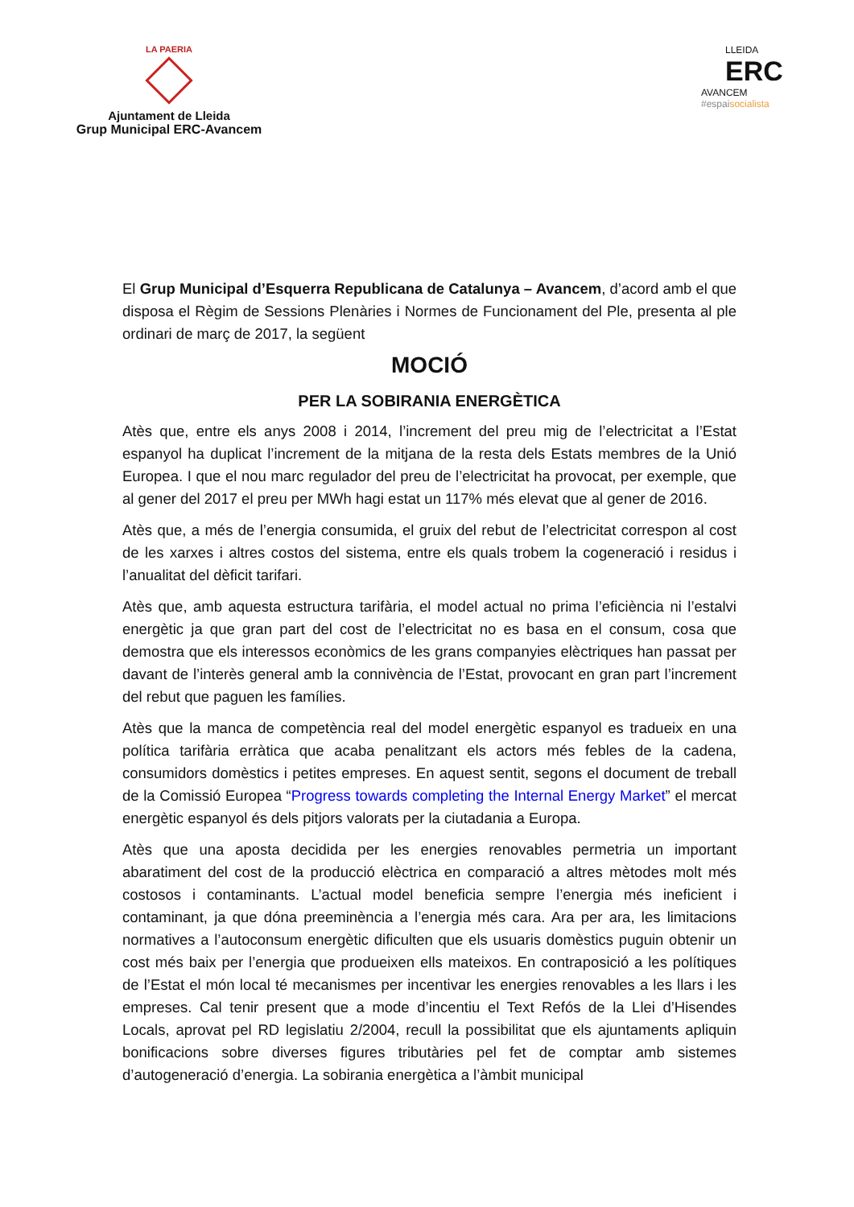LA PAERIA
Ajuntament de Lleida
Grup Municipal ERC-Avancem
LLEIDA
ERC
AVANCEM
#espaisocialista
El Grup Municipal d’Esquerra Republicana de Catalunya – Avancem, d’acord amb el que disposa el Règim de Sessions Plenàries i Normes de Funcionament del Ple, presenta al ple ordinari de març de 2017, la següent
MOCIÓ
PER LA SOBIRANIA ENERGÈTICA
Atès que, entre els anys 2008 i 2014, l’increment del preu mig de l’electricitat a l’Estat espanyol ha duplicat l’increment de la mitjana de la resta dels Estats membres de la Unió Europea. I que el nou marc regulador del preu de l’electricitat ha provocat, per exemple, que al gener del 2017 el preu per MWh hagi estat un 117% més elevat que al gener de 2016.
Atès que, a més de l’energia consumida, el gruix del rebut de l’electricitat correspon al cost de les xarxes i altres costos del sistema, entre els quals trobem la cogeneració i residus i l’anualitat del dèficit tarifari.
Atès que, amb aquesta estructura tarifària, el model actual no prima l’eficiència ni l’estalvi energètic ja que gran part del cost de l’electricitat no es basa en el consum, cosa que demostra que els interessos econòmics de les grans companyies elèctriques han passat per davant de l’interès general amb la connivència de l’Estat, provocant en gran part l’increment del rebut que paguen les famílies.
Atès que la manca de competència real del model energètic espanyol es tradueix en una política tarifària erràtica que acaba penalitzant els actors més febles de la cadena, consumidors domèstics i petites empreses. En aquest sentit, segons el document de treball de la Comissió Europea “Progress towards completing the Internal Energy Market” el mercat energètic espanyol és dels pitjors valorats per la ciutadania a Europa.
Atès que una aposta decidida per les energies renovables permetria un important abaratiment del cost de la producció elèctrica en comparació a altres mètodes molt més costosos i contaminants. L’actual model beneficia sempre l’energia més ineficient i contaminant, ja que dóna preeminència a l’energia més cara. Ara per ara, les limitacions normatives a l’autoconsum energètic dificulten que els usuaris domèstics puguin obtenir un cost més baix per l’energia que produeixen ells mateixos. En contraposició a les polítiques de l’Estat el món local té mecanismes per incentivar les energies renovables a les llars i les empreses. Cal tenir present que a mode d’incentiu el Text Refós de la Llei d’Hisendes Locals, aprovat pel RD legislatiu 2/2004, recull la possibilitat que els ajuntaments apliquin bonificacions sobre diverses figures tributàries pel fet de comptar amb sistemes d’autogeneració d’energia. La sobirania energètica a l’àmbit municipal